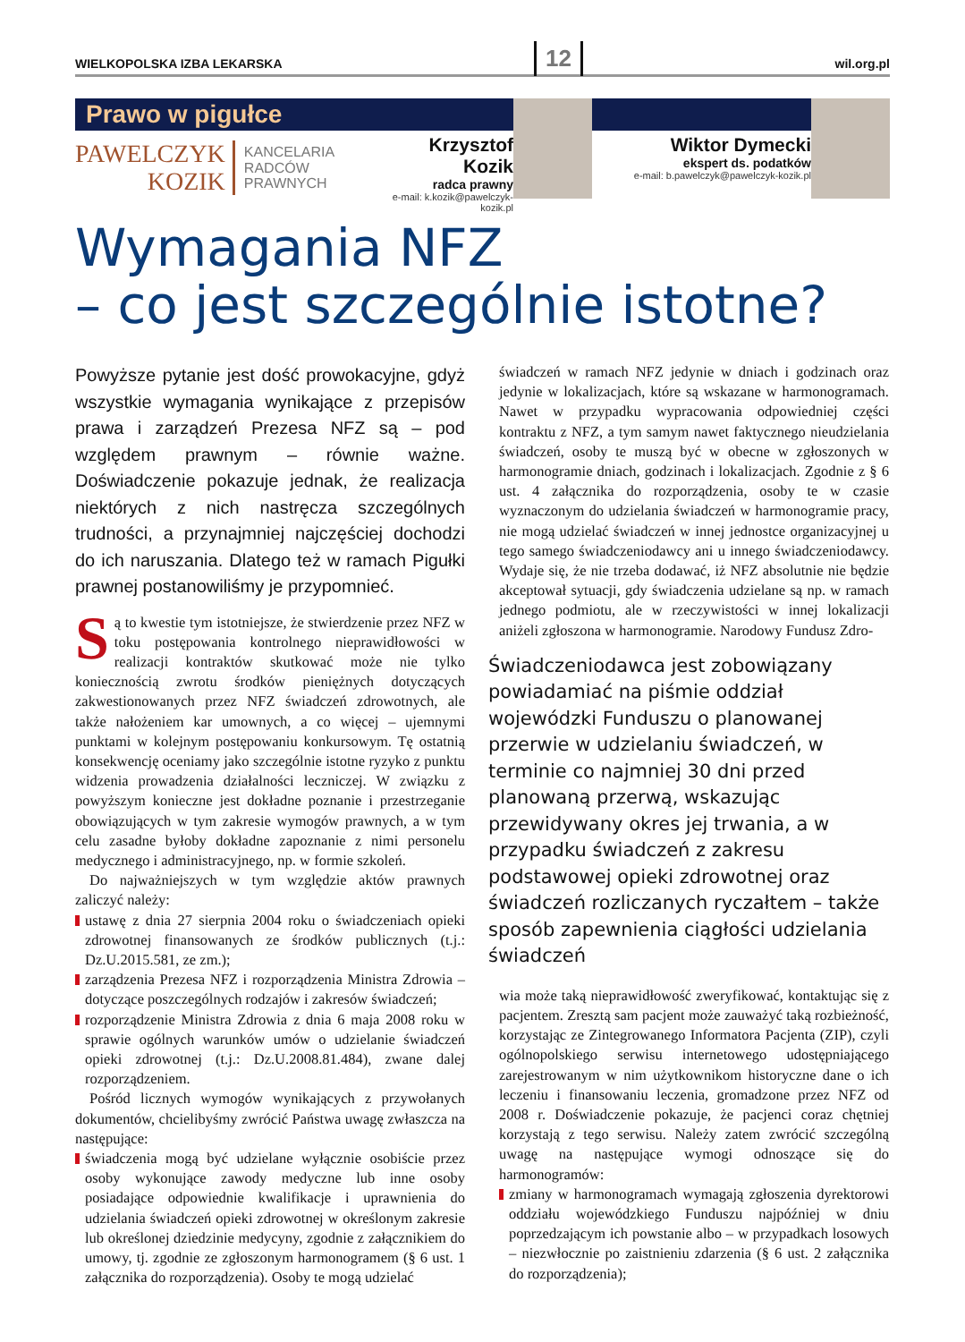WIELKOPOLSKA IZBA LEKARSKA 12 wil.org.pl
Prawo w pigułce
PAWELCZYK
KOZIK
KANCELARIA
RADCÓW
PRAWNYCH
Krzysztof Kozik
radca prawny
e-mail: k.kozik@pawelczyk-kozik.pl
Wiktor Dymecki
ekspert ds. podatków
e-mail: b.pawelczyk@pawelczyk-kozik.pl
Wymagania NFZ
– co jest szczególnie istotne?
Powyższe pytanie jest dość prowokacyjne, gdyż wszystkie wymagania wynikające z przepisów prawa i zarządzeń Prezesa NFZ są – pod względem prawnym – równie ważne. Doświadczenie pokazuje jednak, że realizacja niektórych z nich nastręcza szczególnych trudności, a przynajmniej najczęściej dochodzi do ich naruszania. Dlatego też w ramach Pigułki prawnej postanowiliśmy je przypomnieć.
Są to kwestie tym istotniejsze, że stwierdzenie przez NFZ w toku postępowania kontrolnego nieprawidłowości w realizacji kontraktów skutkować może nie tylko koniecznością zwrotu środków pieniężnych dotyczących zakwestionowanych przez NFZ świadczeń zdrowotnych, ale także nałożeniem kar umownych, a co więcej – ujemnymi punktami w kolejnym postępowaniu konkursowym. Tę ostatnią konsekwencję oceniamy jako szczególnie istotne ryzyko z punktu widzenia prowadzenia działalności leczniczej. W związku z powyższym konieczne jest dokładne poznanie i przestrzeganie obowiązujących w tym zakresie wymogów prawnych, a w tym celu zasadne byłoby dokładne zapoznanie z nimi personelu medycznego i administracyjnego, np. w formie szkoleń.
Do najważniejszych w tym względzie aktów prawnych zaliczyć należy:
ustawę z dnia 27 sierpnia 2004 roku o świadczeniach opieki zdrowotnej finansowanych ze środków publicznych (t.j.: Dz.U.2015.581, ze zm.);
zarządzenia Prezesa NFZ i rozporządzenia Ministra Zdrowia – dotyczące poszczególnych rodzajów i zakresów świadczeń;
rozporządzenie Ministra Zdrowia z dnia 6 maja 2008 roku w sprawie ogólnych warunków umów o udzielanie świadczeń opieki zdrowotnej (t.j.: Dz.U.2008.81.484), zwane dalej rozporządzeniem.
Pośród licznych wymogów wynikających z przywołanych dokumentów, chcielibyśmy zwrócić Państwa uwagę zwłaszcza na następujące:
świadczenia mogą być udzielane wyłącznie osobiście przez osoby wykonujące zawody medyczne lub inne osoby posiadające odpowiednie kwalifikacje i uprawnienia do udzielania świadczeń opieki zdrowotnej w określonym zakresie lub określonej dziedzinie medycyny, zgodnie z załącznikiem do umowy, tj. zgodnie ze zgłoszonym harmonogramem (§ 6 ust. 1 załącznika do rozporządzenia). Osoby te mogą udzielać
świadczeń w ramach NFZ jedynie w dniach i godzinach oraz jedynie w lokalizacjach, które są wskazane w harmonogramach. Nawet w przypadku wypracowania odpowiedniej części kontraktu z NFZ, a tym samym nawet faktycznego nieudzielania świadczeń, osoby te muszą być w obecne w zgłoszonych w harmonogramie dniach, godzinach i lokalizacjach. Zgodnie z § 6 ust. 4 załącznika do rozporządzenia, osoby te w czasie wyznaczonym do udzielania świadczeń w harmonogramie pracy, nie mogą udzielać świadczeń w innej jednostce organizacyjnej u tego samego świadczeniodawcy ani u innego świadczeniodawcy. Wydaje się, że nie trzeba dodawać, iż NFZ absolutnie nie będzie akceptował sytuacji, gdy świadczenia udzielane są np. w ramach jednego podmiotu, ale w rzeczywistości w innej lokalizacji aniżeli zgłoszona w harmonogramie. Narodowy Fundusz Zdro-
Świadczeniodawca jest zobowiązany powiadamiać na piśmie oddział wojewódzki Funduszu o planowanej przerwie w udzielaniu świadczeń, w terminie co najmniej 30 dni przed planowaną przerwą, wskazując przewidywany okres jej trwania, a w przypadku świadczeń z zakresu podstawowej opieki zdrowotnej oraz świadczeń rozliczanych ryczałtem – także sposób zapewnienia ciągłości udzielania świadczeń
wia może taką nieprawidłowość zweryfikować, kontaktując się z pacjentem. Zresztą sam pacjent może zauważyć taką rozbieżność, korzystając ze Zintegrowanego Informatora Pacjenta (ZIP), czyli ogólnopolskiego serwisu internetowego udostępniającego zarejestrowanym w nim użytkownikom historyczne dane o ich leczeniu i finansowaniu leczenia, gromadzone przez NFZ od 2008 r. Doświadczenie pokazuje, że pacjenci coraz chętniej korzystają z tego serwisu. Należy zatem zwrócić szczególną uwagę na następujące wymogi odnoszące się do harmonogramów:
zmiany w harmonogramach wymagają zgłoszenia dyrektorowi oddziału wojewódzkiego Funduszu najpóźniej w dniu poprzedzającym ich powstanie albo – w przypadkach losowych – niezwłocznie po zaistnieniu zdarzenia (§ 6 ust. 2 załącznika do rozporządzenia);